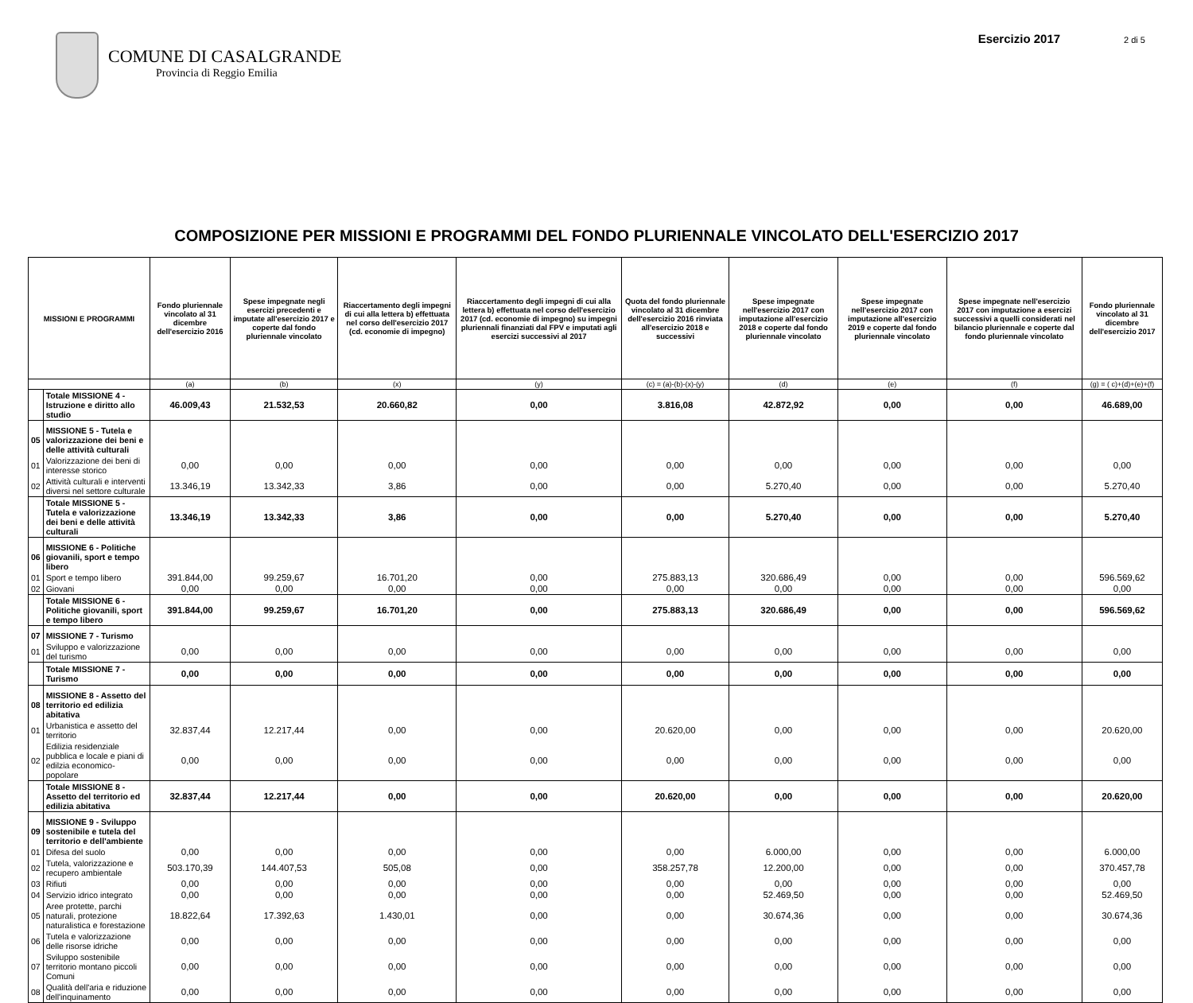COMUNE DI CASALGRANDE
Provincia di Reggio Emilia
Esercizio 2017 2 di 5
COMPOSIZIONE PER MISSIONI E PROGRAMMI DEL FONDO PLURIENNALE VINCOLATO DELL'ESERCIZIO 2017
| MISSIONI E PROGRAMMI | | Fondo pluriennale vincolato al 31 dicembre dell'esercizio 2016 | Spese impegnate negli esercizi precedenti e imputate all'esercizio 2017 e coperte dal fondo pluriennale vincolato | Riaccertamento degli impegni di cui alla lettera b) effettuata nel corso dell'esercizio 2017 (cd. economie di impegno) | Riaccertamento degli impegni di cui alla lettera b) effettuata nel corso dell'esercizio 2017 (cd. economie di impegno) su impegni pluriennali finanziati dal FPV e imputati agli esercizi successivi al 2017 | Quota del fondo pluriennale vincolato al 31 dicembre dell'esercizio 2016 rinviata all'esercizio 2018 e successivi | Spese impegnate nell'esercizio 2017 con imputazione all'esercizio 2018 e coperte dal fondo pluriennale vincolato | Spese impegnate nell'esercizio 2017 con imputazione all'esercizio 2019 e coperte dal fondo pluriennale vincolato | Spese impegnate nell'esercizio 2017 con imputazione a esercizi successivi a quelli considerati nel bilancio pluriennale e coperte dal fondo pluriennale vincolato | Fondo pluriennale vincolato al 31 dicembre dell'esercizio 2017 |
| --- | --- | --- | --- | --- | --- | --- | --- | --- | --- | --- |
| | | (a) | (b) | (x) | (y) | (c) = (a)-(b)-(x)-(y) | (d) | (e) | (f) | (g) = ( c)+(d)+(e)+(f) |
| | Totale MISSIONE 4 - Istruzione e diritto allo studio | 46.009,43 | 21.532,53 | 20.660,82 | 0,00 | 3.816,08 | 42.872,92 | 0,00 | 0,00 | 46.689,00 |
| 05 | MISSIONE 5 - Tutela e valorizzazione dei beni e delle attività culturali | | | | | | | | | |
| 01 | Valorizzazione dei beni di interesse storico | 0,00 | 0,00 | 0,00 | 0,00 | 0,00 | 0,00 | 0,00 | 0,00 | 0,00 |
| 02 | Attività culturali e interventi diversi nel settore culturale | 13.346,19 | 13.342,33 | 3,86 | 0,00 | 0,00 | 5.270,40 | 0,00 | 0,00 | 5.270,40 |
| | Totale MISSIONE 5 - Tutela e valorizzazione dei beni e delle attività culturali | 13.346,19 | 13.342,33 | 3,86 | 0,00 | 0,00 | 5.270,40 | 0,00 | 0,00 | 5.270,40 |
| 06 | MISSIONE 6 - Politiche giovanili, sport e tempo libero | | | | | | | | | |
| 01 | Sport e tempo libero | 391.844,00 | 99.259,67 | 16.701,20 | 0,00 | 275.883,13 | 320.686,49 | 0,00 | 0,00 | 596.569,62 |
| 02 | Giovani | 0,00 | 0,00 | 0,00 | 0,00 | 0,00 | 0,00 | 0,00 | 0,00 | 0,00 |
| | Totale MISSIONE 6 - Politiche giovanili, sport e tempo libero | 391.844,00 | 99.259,67 | 16.701,20 | 0,00 | 275.883,13 | 320.686,49 | 0,00 | 0,00 | 596.569,62 |
| 07 | MISSIONE 7 - Turismo | | | | | | | | | |
| 01 | Sviluppo e valorizzazione del turismo | 0,00 | 0,00 | 0,00 | 0,00 | 0,00 | 0,00 | 0,00 | 0,00 | 0,00 |
| | Totale MISSIONE 7 - Turismo | 0,00 | 0,00 | 0,00 | 0,00 | 0,00 | 0,00 | 0,00 | 0,00 | 0,00 |
| 08 | MISSIONE 8 - Assetto del territorio ed edilizia abitativa | | | | | | | | | |
| 01 | Urbanistica e assetto del territorio | 32.837,44 | 12.217,44 | 0,00 | 0,00 | 20.620,00 | 0,00 | 0,00 | 0,00 | 20.620,00 |
| 02 | Edilizia residenziale pubblica e locale e piani di edilzia economico-popolare | 0,00 | 0,00 | 0,00 | 0,00 | 0,00 | 0,00 | 0,00 | 0,00 | 0,00 |
| | Totale MISSIONE 8 - Assetto del territorio ed edilizia abitativa | 32.837,44 | 12.217,44 | 0,00 | 0,00 | 20.620,00 | 0,00 | 0,00 | 0,00 | 20.620,00 |
| 09 | MISSIONE 9 - Sviluppo sostenibile e tutela del territorio e dell'ambiente | | | | | | | | | |
| 01 | Difesa del suolo | 0,00 | 0,00 | 0,00 | 0,00 | 0,00 | 6.000,00 | 0,00 | 0,00 | 6.000,00 |
| 02 | Tutela, valorizzazione e recupero ambientale | 503.170,39 | 144.407,53 | 505,08 | 0,00 | 358.257,78 | 12.200,00 | 0,00 | 0,00 | 370.457,78 |
| 03 | Rifiuti | 0,00 | 0,00 | 0,00 | 0,00 | 0,00 | 0,00 | 0,00 | 0,00 | 0,00 |
| 04 | Servizio idrico integrato | 0,00 | 0,00 | 0,00 | 0,00 | 0,00 | 52.469,50 | 0,00 | 0,00 | 52.469,50 |
| 05 | Aree protette, parchi naturali, protezione naturalistica e forestazione | 18.822,64 | 17.392,63 | 1.430,01 | 0,00 | 0,00 | 30.674,36 | 0,00 | 0,00 | 30.674,36 |
| 06 | Tutela e valorizzazione delle risorse idriche | 0,00 | 0,00 | 0,00 | 0,00 | 0,00 | 0,00 | 0,00 | 0,00 | 0,00 |
| 07 | Sviluppo sostenibile territorio montano piccoli Comuni | 0,00 | 0,00 | 0,00 | 0,00 | 0,00 | 0,00 | 0,00 | 0,00 | 0,00 |
| 08 | Qualità dell'aria e riduzione dell'inquinamento | 0,00 | 0,00 | 0,00 | 0,00 | 0,00 | 0,00 | 0,00 | 0,00 | 0,00 |